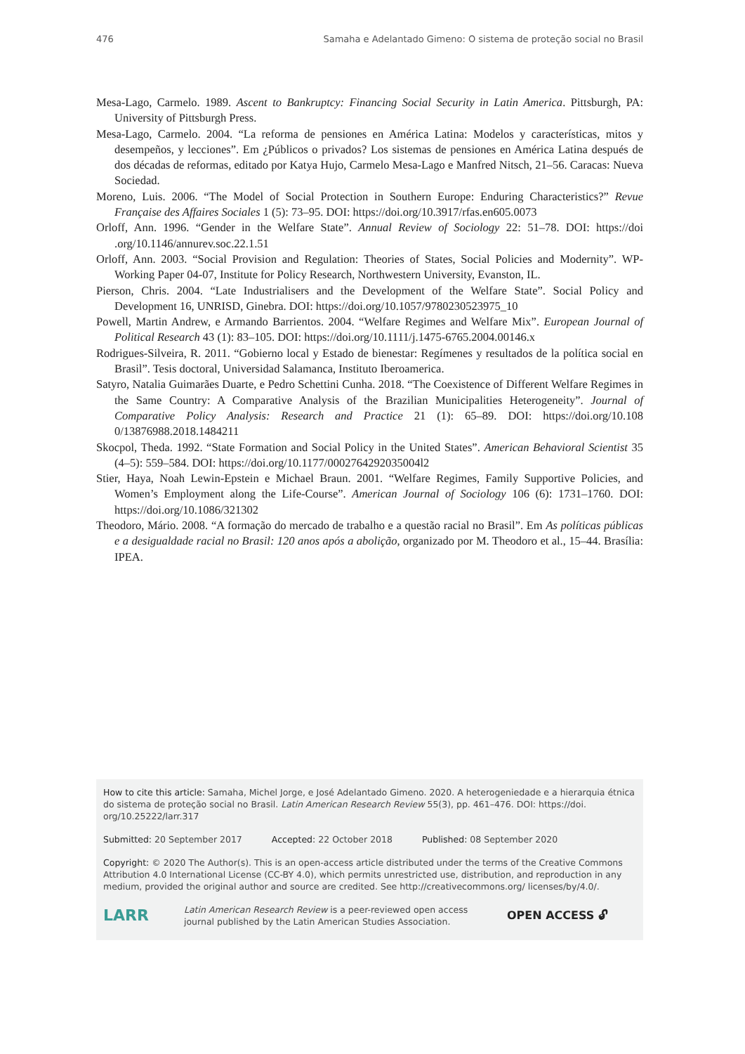476 Samaha e Adelantado Gimeno: O sistema de proteção social no Brasil
Mesa-Lago, Carmelo. 1989. Ascent to Bankruptcy: Financing Social Security in Latin America. Pittsburgh, PA: University of Pittsburgh Press.
Mesa-Lago, Carmelo. 2004. “La reforma de pensiones en América Latina: Modelos y características, mitos y desempeños, y lecciones”. Em ¿Públicos o privados? Los sistemas de pensiones en América Latina después de dos décadas de reformas, editado por Katya Hujo, Carmelo Mesa-Lago e Manfred Nitsch, 21–56. Caracas: Nueva Sociedad.
Moreno, Luis. 2006. “The Model of Social Protection in Southern Europe: Enduring Characteristics?” Revue Française des Affaires Sociales 1 (5): 73–95. DOI: https://doi.org/10.3917/rfas.en605.0073
Orloff, Ann. 1996. “Gender in the Welfare State”. Annual Review of Sociology 22: 51–78. DOI: https://doi .org/10.1146/annurev.soc.22.1.51
Orloff, Ann. 2003. “Social Provision and Regulation: Theories of States, Social Policies and Modernity”. WP-Working Paper 04-07, Institute for Policy Research, Northwestern University, Evanston, IL.
Pierson, Chris. 2004. “Late Industrialisers and the Development of the Welfare State”. Social Policy and Development 16, UNRISD, Ginebra. DOI: https://doi.org/10.1057/9780230523975_10
Powell, Martin Andrew, e Armando Barrientos. 2004. “Welfare Regimes and Welfare Mix”. European Journal of Political Research 43 (1): 83–105. DOI: https://doi.org/10.1111/j.1475-6765.2004.00146.x
Rodrigues-Silveira, R. 2011. “Gobierno local y Estado de bienestar: Regímenes y resultados de la política social en Brasil”. Tesis doctoral, Universidad Salamanca, Instituto Iberoamerica.
Satyro, Natalia Guimarães Duarte, e Pedro Schettini Cunha. 2018. “The Coexistence of Different Welfare Regimes in the Same Country: A Comparative Analysis of the Brazilian Municipalities Heterogeneity”. Journal of Comparative Policy Analysis: Research and Practice 21 (1): 65–89. DOI: https://doi.org/10.108 0/13876988.2018.1484211
Skocpol, Theda. 1992. “State Formation and Social Policy in the United States”. American Behavioral Scientist 35 (4–5): 559–584. DOI: https://doi.org/10.1177/0002764292035004l2
Stier, Haya, Noah Lewin-Epstein e Michael Braun. 2001. “Welfare Regimes, Family Supportive Policies, and Women’s Employment along the Life-Course”. American Journal of Sociology 106 (6): 1731–1760. DOI: https://doi.org/10.1086/321302
Theodoro, Mário. 2008. “A formação do mercado de trabalho e a questão racial no Brasil”. Em As políticas públicas e a desigualdade racial no Brasil: 120 anos após a abolição, organizado por M. Theodoro et al., 15–44. Brasília: IPEA.
How to cite this article: Samaha, Michel Jorge, e José Adelantado Gimeno. 2020. A heterogeniedade e a hierarquia étnica do sistema de proteção social no Brasil. Latin American Research Review 55(3), pp. 461–476. DOI: https://doi. org/10.25222/larr.317
Submitted: 20 September 2017 Accepted: 22 October 2018 Published: 08 September 2020
Copyright: © 2020 The Author(s). This is an open-access article distributed under the terms of the Creative Commons Attribution 4.0 International License (CC-BY 4.0), which permits unrestricted use, distribution, and reproduction in any medium, provided the original author and source are credited. See http://creativecommons.org/ licenses/by/4.0/.
LARR Latin American Research Review is a peer-reviewed open access journal published by the Latin American Studies Association. OPEN ACCESS 🔓︎